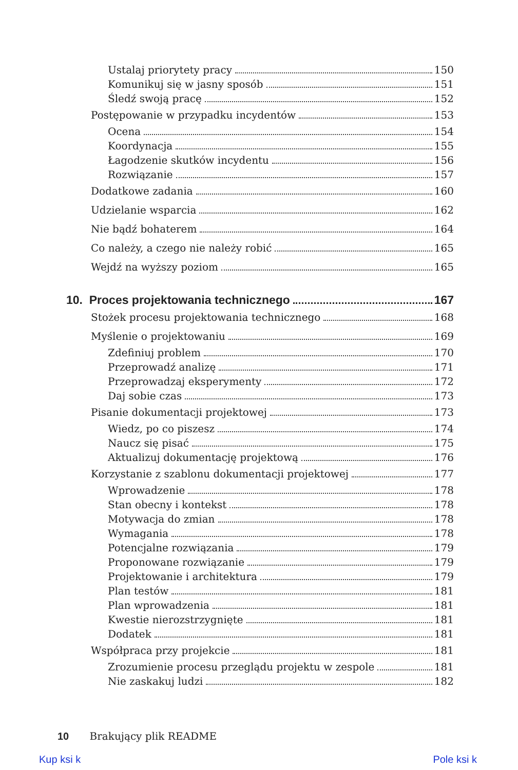Ustalaj priorytety pracy 150
Komunikuj się w jasny sposób 151
Śledź swoją pracę 152
Postępowanie w przypadku incydentów 153
Ocena 154
Koordynacja 155
Łagodzenie skutków incydentu 156
Rozwiązanie 157
Dodatkowe zadania 160
Udzielanie wsparcia 162
Nie bądź bohaterem 164
Co należy, a czego nie należy robić 165
Wejdź na wyższy poziom 165
10. Proces projektowania technicznego 167
Stożek procesu projektowania technicznego 168
Myślenie o projektowaniu 169
Zdefiniuj problem 170
Przeprowadź analizę 171
Przeprowadzaj eksperymenty 172
Daj sobie czas 173
Pisanie dokumentacji projektowej 173
Wiedz, po co piszesz 174
Naucz się pisać 175
Aktualizuj dokumentację projektową 176
Korzystanie z szablonu dokumentacji projektowej 177
Wprowadzenie 178
Stan obecny i kontekst 178
Motywacja do zmian 178
Wymagania 178
Potencjalne rozwiązania 179
Proponowane rozwiązanie 179
Projektowanie i architektura 179
Plan testów 181
Plan wprowadzenia 181
Kwestie nierozstrzygnięte 181
Dodatek 181
Współpraca przy projekcie 181
Zrozumienie procesu przeglądu projektu w zespole 181
Nie zaskakuj ludzi 182
10 Brakujący plik README
Kup ksi k Pole ksi k